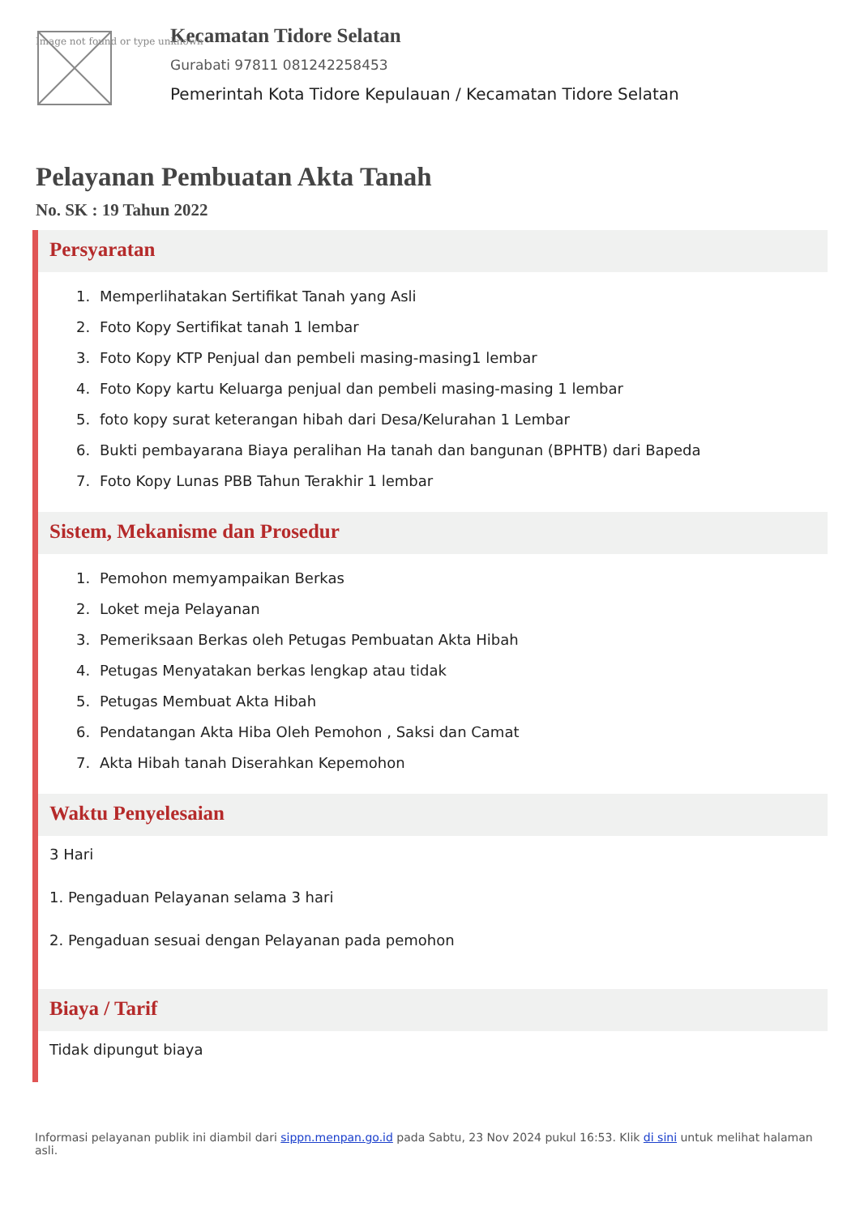Image not found or type unknown
Kecamatan Tidore Selatan
Gurabati 97811 081242258453
Pemerintah Kota Tidore Kepulauan / Kecamatan Tidore Selatan
Pelayanan Pembuatan Akta Tanah
No. SK : 19 Tahun 2022
Persyaratan
1. Memperlihatakan Sertifikat Tanah yang Asli
2. Foto Kopy Sertifikat tanah 1 lembar
3. Foto Kopy KTP Penjual dan pembeli masing-masing1 lembar
4. Foto Kopy kartu Keluarga penjual dan pembeli masing-masing 1 lembar
5. foto kopy surat keterangan hibah dari Desa/Kelurahan 1 Lembar
6. Bukti pembayarana Biaya peralihan Ha tanah dan bangunan (BPHTB) dari Bapeda
7. Foto Kopy Lunas PBB Tahun Terakhir 1 lembar
Sistem, Mekanisme dan Prosedur
1. Pemohon memyampaikan Berkas
2. Loket meja Pelayanan
3. Pemeriksaan Berkas oleh Petugas Pembuatan Akta Hibah
4. Petugas Menyatakan berkas lengkap atau tidak
5. Petugas Membuat Akta Hibah
6. Pendatangan Akta Hiba Oleh Pemohon , Saksi dan Camat
7. Akta Hibah tanah Diserahkan Kepemohon
Waktu Penyelesaian
3 Hari
1. Pengaduan Pelayanan selama 3 hari
2. Pengaduan sesuai dengan Pelayanan pada pemohon
Biaya / Tarif
Tidak dipungut biaya
Informasi pelayanan publik ini diambil dari sippn.menpan.go.id pada Sabtu, 23 Nov 2024 pukul 16:53. Klik di sini untuk melihat halaman asli.